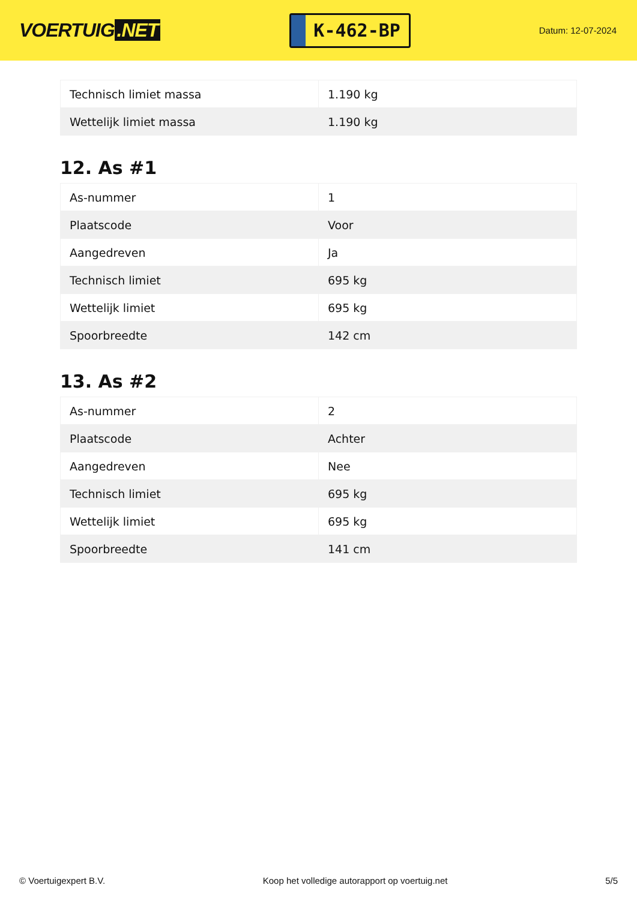VOERTUIG.NET
K-462-BP
Datum: 12-07-2024
| Technisch limiet massa | 1.190 kg |
| Wettelijk limiet massa | 1.190 kg |
12. As #1
| As-nummer | 1 |
| Plaatscode | Voor |
| Aangedreven | Ja |
| Technisch limiet | 695 kg |
| Wettelijk limiet | 695 kg |
| Spoorbreedte | 142 cm |
13. As #2
| As-nummer | 2 |
| Plaatscode | Achter |
| Aangedreven | Nee |
| Technisch limiet | 695 kg |
| Wettelijk limiet | 695 kg |
| Spoorbreedte | 141 cm |
© Voertuigexpert B.V. Koop het volledige autorapport op voertuig.net 5/5